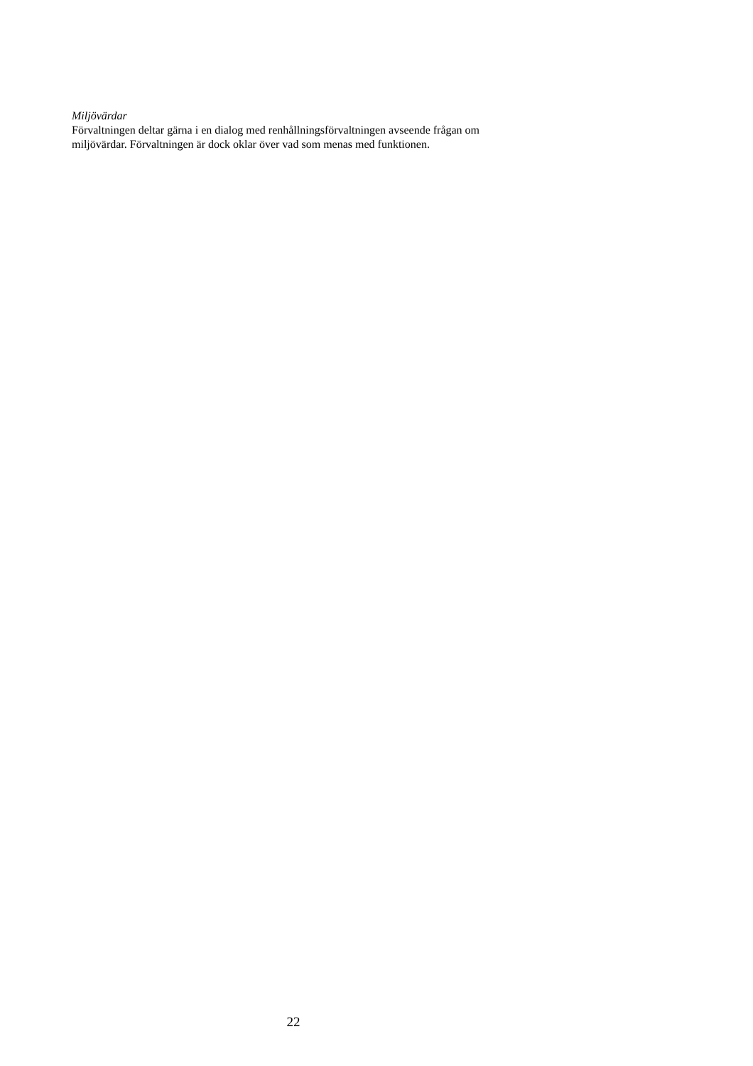Miljövärdar
Förvaltningen deltar gärna i en dialog med renhållningsförvaltningen avseende frågan om miljövärdar. Förvaltningen är dock oklar över vad som menas med funktionen.
22